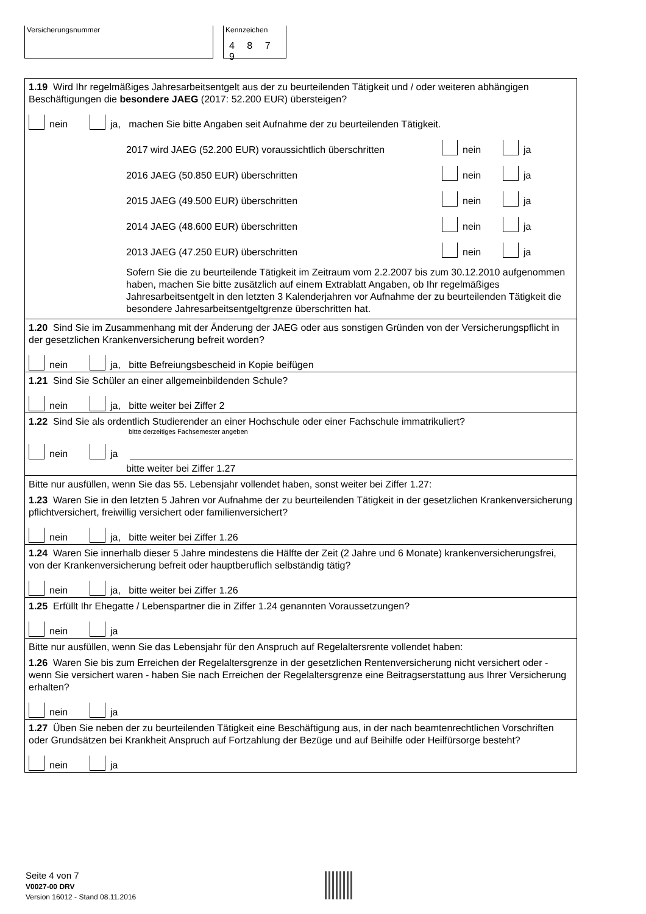Versicherungsnummer Kennzeichen
4 8 7 9
1.19 Wird Ihr regelmäßiges Jahresarbeitsentgelt aus der zu beurteilenden Tätigkeit und / oder weiteren abhängigen Beschäftigungen die besondere JAEG (2017: 52.200 EUR) übersteigen?
nein ja, machen Sie bitte Angaben seit Aufnahme der zu beurteilenden Tätigkeit.
2017 wird JAEG (52.200 EUR) voraussichtlich überschritten nein ja
2016 JAEG (50.850 EUR) überschritten nein ja
2015 JAEG (49.500 EUR) überschritten nein ja
2014 JAEG (48.600 EUR) überschritten nein ja
2013 JAEG (47.250 EUR) überschritten nein ja
Sofern Sie die zu beurteilende Tätigkeit im Zeitraum vom 2.2.2007 bis zum 30.12.2010 aufgenommen haben, machen Sie bitte zusätzlich auf einem Extrablatt Angaben, ob Ihr regelmäßiges Jahresarbeitsentgelt in den letzten 3 Kalenderjahren vor Aufnahme der zu beurteilenden Tätigkeit die besondere Jahresarbeitsentgeltgrenze überschritten hat.
1.20 Sind Sie im Zusammenhang mit der Änderung der JAEG oder aus sonstigen Gründen von der Versicherungspflicht in der gesetzlichen Krankenversicherung befreit worden?
nein ja, bitte Befreiungsbescheid in Kopie beifügen
1.21 Sind Sie Schüler an einer allgemeinbildenden Schule?
nein ja, bitte weiter bei Ziffer 2
1.22 Sind Sie als ordentlich Studierender an einer Hochschule oder einer Fachschule immatrikuliert?
bitte derzeitiges Fachsemester angeben
nein ja
bitte weiter bei Ziffer 1.27
Bitte nur ausfüllen, wenn Sie das 55. Lebensjahr vollendet haben, sonst weiter bei Ziffer 1.27:
1.23 Waren Sie in den letzten 5 Jahren vor Aufnahme der zu beurteilenden Tätigkeit in der gesetzlichen Krankenversicherung pflichtversichert, freiwillig versichert oder familienversichert?
nein ja, bitte weiter bei Ziffer 1.26
1.24 Waren Sie innerhalb dieser 5 Jahre mindestens die Hälfte der Zeit (2 Jahre und 6 Monate) krankenversicherungsfrei, von der Krankenversicherung befreit oder hauptberuflich selbständig tätig?
nein ja, bitte weiter bei Ziffer 1.26
1.25 Erfüllt Ihr Ehegatte / Lebenspartner die in Ziffer 1.24 genannten Voraussetzungen?
nein ja
Bitte nur ausfüllen, wenn Sie das Lebensjahr für den Anspruch auf Regelaltersrente vollendet haben:
1.26 Waren Sie bis zum Erreichen der Regelaltersgrenze in der gesetzlichen Rentenversicherung nicht versichert oder - wenn Sie versichert waren - haben Sie nach Erreichen der Regelaltersgrenze eine Beitragserstattung aus Ihrer Versicherung erhalten?
nein ja
1.27 Üben Sie neben der zu beurteilenden Tätigkeit eine Beschäftigung aus, in der nach beamtenrechtlichen Vorschriften oder Grundsätzen bei Krankheit Anspruch auf Fortzahlung der Bezüge und auf Beihilfe oder Heilfürsorge besteht?
nein ja
Seite 4 von 7
V0027-00 DRV
Version 16012 - Stand 08.11.2016